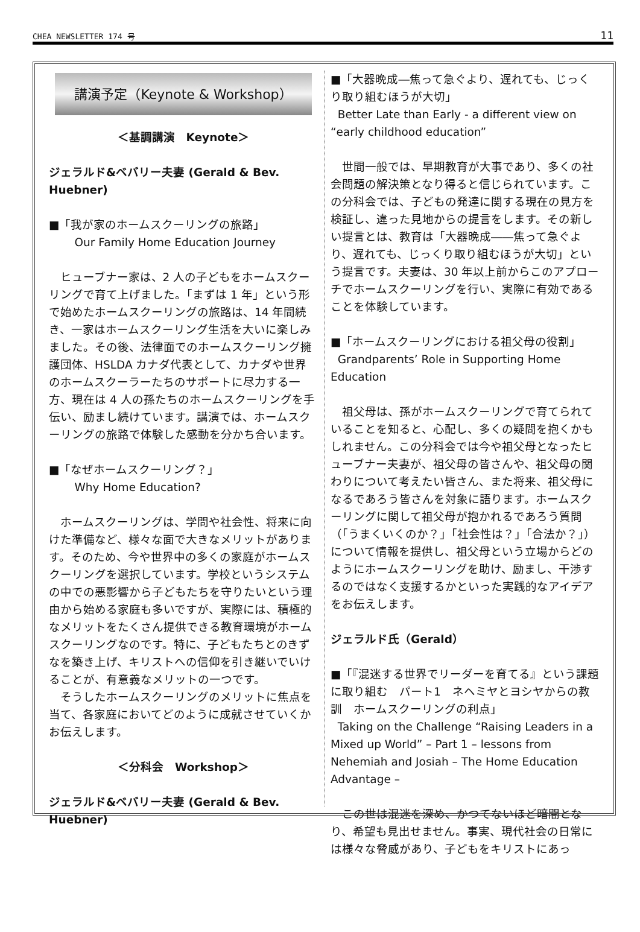CHEA NEWSLETTER 174 号 11
講演予定（Keynote & Workshop）
＜基調講演　Keynote＞
ジェラルド&ベバリー夫妻 (Gerald & Bev. Huebner)
■「我が家のホームスクーリングの旅路」
Our Family Home Education Journey
ヒューブナー家は、2 人の子どもをホームスクーリングで育て上げました。「まずは 1 年」という形で始めたホームスクーリングの旅路は、14 年間続き、一家はホームスクーリング生活を大いに楽しみました。その後、法律面でのホームスクーリング擁護団体、HSLDA カナダ代表として、カナダや世界のホームスクーラーたちのサポートに尽力する一方、現在は 4 人の孫たちのホームスクーリングを手伝い、励まし続けています。講演では、ホームスクーリングの旅路で体験した感動を分かち合います。
■「なぜホームスクーリング？」
Why Home Education?
ホームスクーリングは、学問や社会性、将来に向けた準備など、様々な面で大きなメリットがあります。そのため、今や世界中の多くの家庭がホームスクーリングを選択しています。学校というシステムの中での悪影響から子どもたちを守りたいという理由から始める家庭も多いですが、実際には、積極的なメリットをたくさん提供できる教育環境がホームスクーリングなのです。特に、子どもたちとのきずなを築き上げ、キリストへの信仰を引き継いでいけることが、有意義なメリットの一つです。
そうしたホームスクーリングのメリットに焦点を当て、各家庭においてどのように成就させていくかお伝えします。
＜分科会　Workshop＞
ジェラルド&ベバリー夫妻 (Gerald & Bev. Huebner)
■「大器晩成―焦って急ぐより、遅れても、じっくり取り組むほうが大切」
Better Late than Early - a different view on “early childhood education”
世間一般では、早期教育が大事であり、多くの社会問題の解決策となり得ると信じられています。この分科会では、子どもの発達に関する現在の見方を検証し、違った見地からの提言をします。その新しい提言とは、教育は「大器晩成――焦って急ぐより、遅れても、じっくり取り組むほうが大切」という提言です。夫妻は、30 年以上前からこのアプローチでホームスクーリングを行い、実際に有効であることを体験しています。
■「ホームスクーリングにおける祖父母の役割」
Grandparents’ Role in Supporting Home Education
祖父母は、孫がホームスクーリングで育てられていることを知ると、心配し、多くの疑問を抱くかもしれません。この分科会では今や祖父母となったヒューブナー夫妻が、祖父母の皆さんや、祖父母の関わりについて考えたい皆さん、また将来、祖父母になるであろう皆さんを対象に語ります。ホームスクーリングに関して祖父母が抱かれるであろう質問（「うまくいくのか？」「社会性は？」「合法か？」）について情報を提供し、祖父母という立場からどのようにホームスクーリングを助け、励まし、干渉するのではなく支援するかといった実践的なアイデアをお伝えします。
ジェラルド氏（Gerald）
■「『混迷する世界でリーダーを育てる』という課題に取り組む　パート1　ネヘミヤとヨシヤからの教訓　ホームスクーリングの利点」
Taking on the Challenge “Raising Leaders in a Mixed up World” – Part 1 – lessons from Nehemiah and Josiah – The Home Education Advantage –
この世は混迷を深め、かつてないほど暗闇となり、希望も見出せません。事実、現代社会の日常には様々な脅威があり、子どもをキリストにあっ